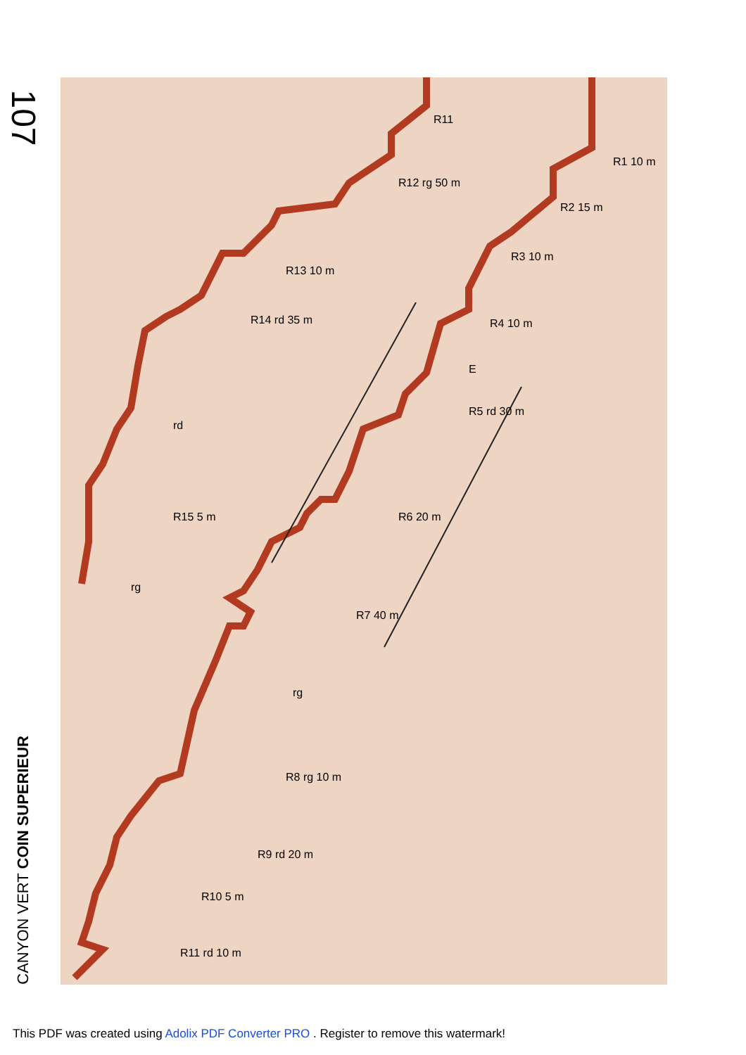107
CANYON VERT COIN SUPERIEUR
R1 10 m
R2 15 m
R3 10 m
R4 10 m
E
R5 rd 30 m
R6 20 m
R7 40 m
rg
R8 rg 10 m
R9 rd 20 m
R10 5 m
R11 rd 10 m
R11
R12 rg 50 m
R13 10 m
R14 rd 35 m
rd
R15 5 m
rg
This PDF was created using Adolix PDF Converter PRO . Register to remove this watermark!